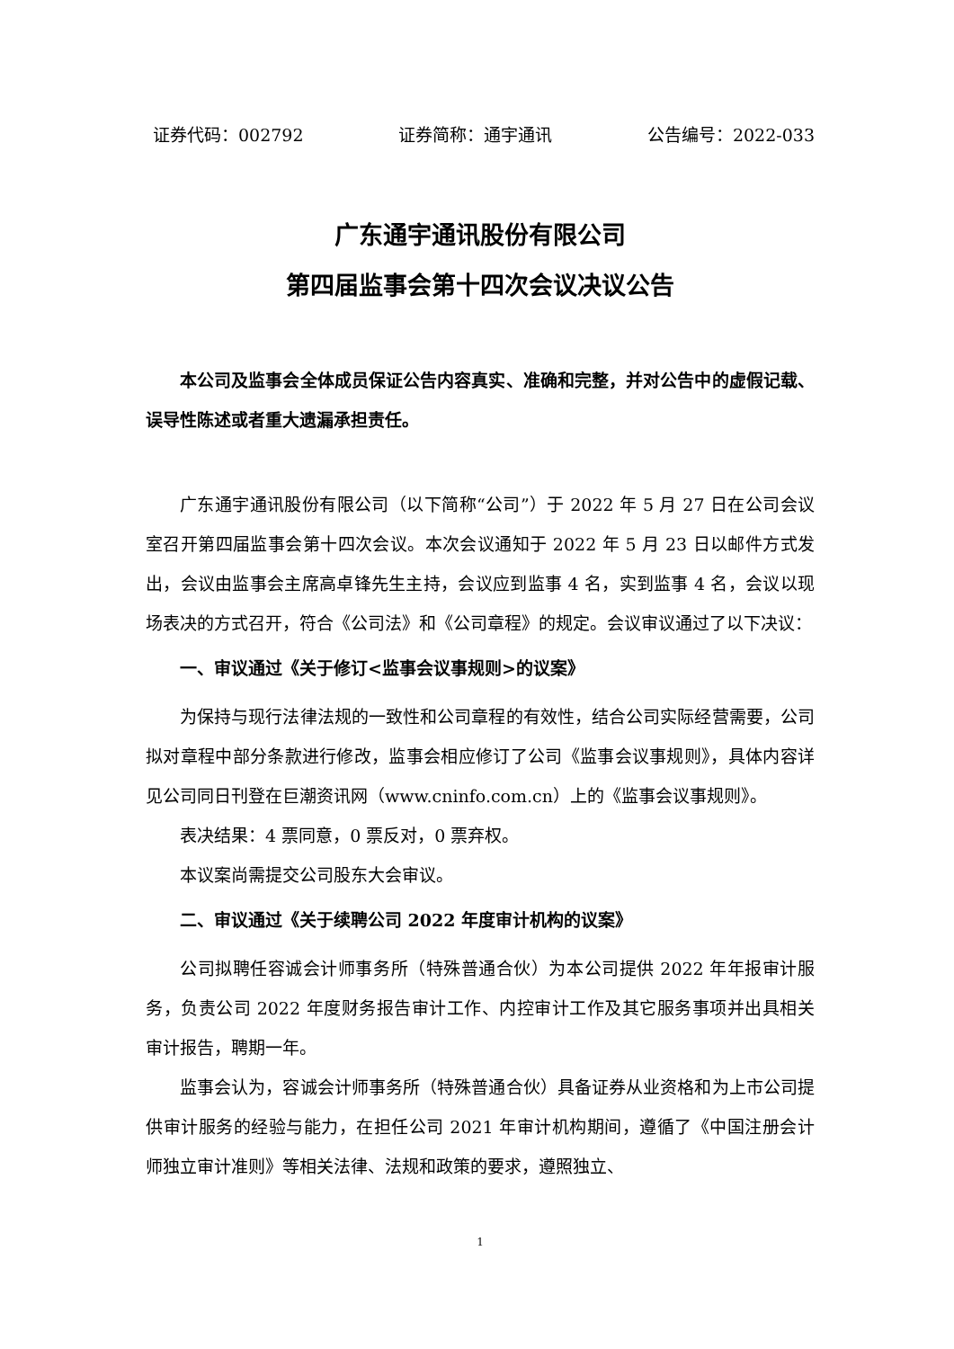证券代码：002792 证券简称：通宇通讯 公告编号：2022-033
广东通宇通讯股份有限公司
第四届监事会第十四次会议决议公告
本公司及监事会全体成员保证公告内容真实、准确和完整，并对公告中的虚假记载、误导性陈述或者重大遗漏承担责任。
广东通宇通讯股份有限公司（以下简称“公司”）于 2022 年 5 月 27 日在公司会议室召开第四届监事会第十四次会议。本次会议通知于 2022 年 5 月 23 日以邮件方式发出，会议由监事会主席高卓锋先生主持，会议应到监事 4 名，实到监事 4 名，会议以现场表决的方式召开，符合《公司法》和《公司章程》的规定。会议审议通过了以下决议：
一、审议通过《关于修订<监事会议事规则>的议案》
为保持与现行法律法规的一致性和公司章程的有效性，结合公司实际经营需要，公司拟对章程中部分条款进行修改，监事会相应修订了公司《监事会议事规则》，具体内容详见公司同日刊登在巨潮资讯网（www.cninfo.com.cn）上的《监事会议事规则》。
表决结果：4 票同意，0 票反对，0 票弃权。
本议案尚需提交公司股东大会审议。
二、审议通过《关于续聘公司 2022 年度审计机构的议案》
公司拟聘任容诚会计师事务所（特殊普通合伙）为本公司提供 2022 年年报审计服务，负责公司 2022 年度财务报告审计工作、内控审计工作及其它服务事项并出具相关审计报告，聘期一年。
监事会认为，容诚会计师事务所（特殊普通合伙）具备证券从业资格和为上市公司提供审计服务的经验与能力，在担任公司 2021 年审计机构期间，遵循了《中国注册会计师独立审计准则》等相关法律、法规和政策的要求，遵照独立、
1